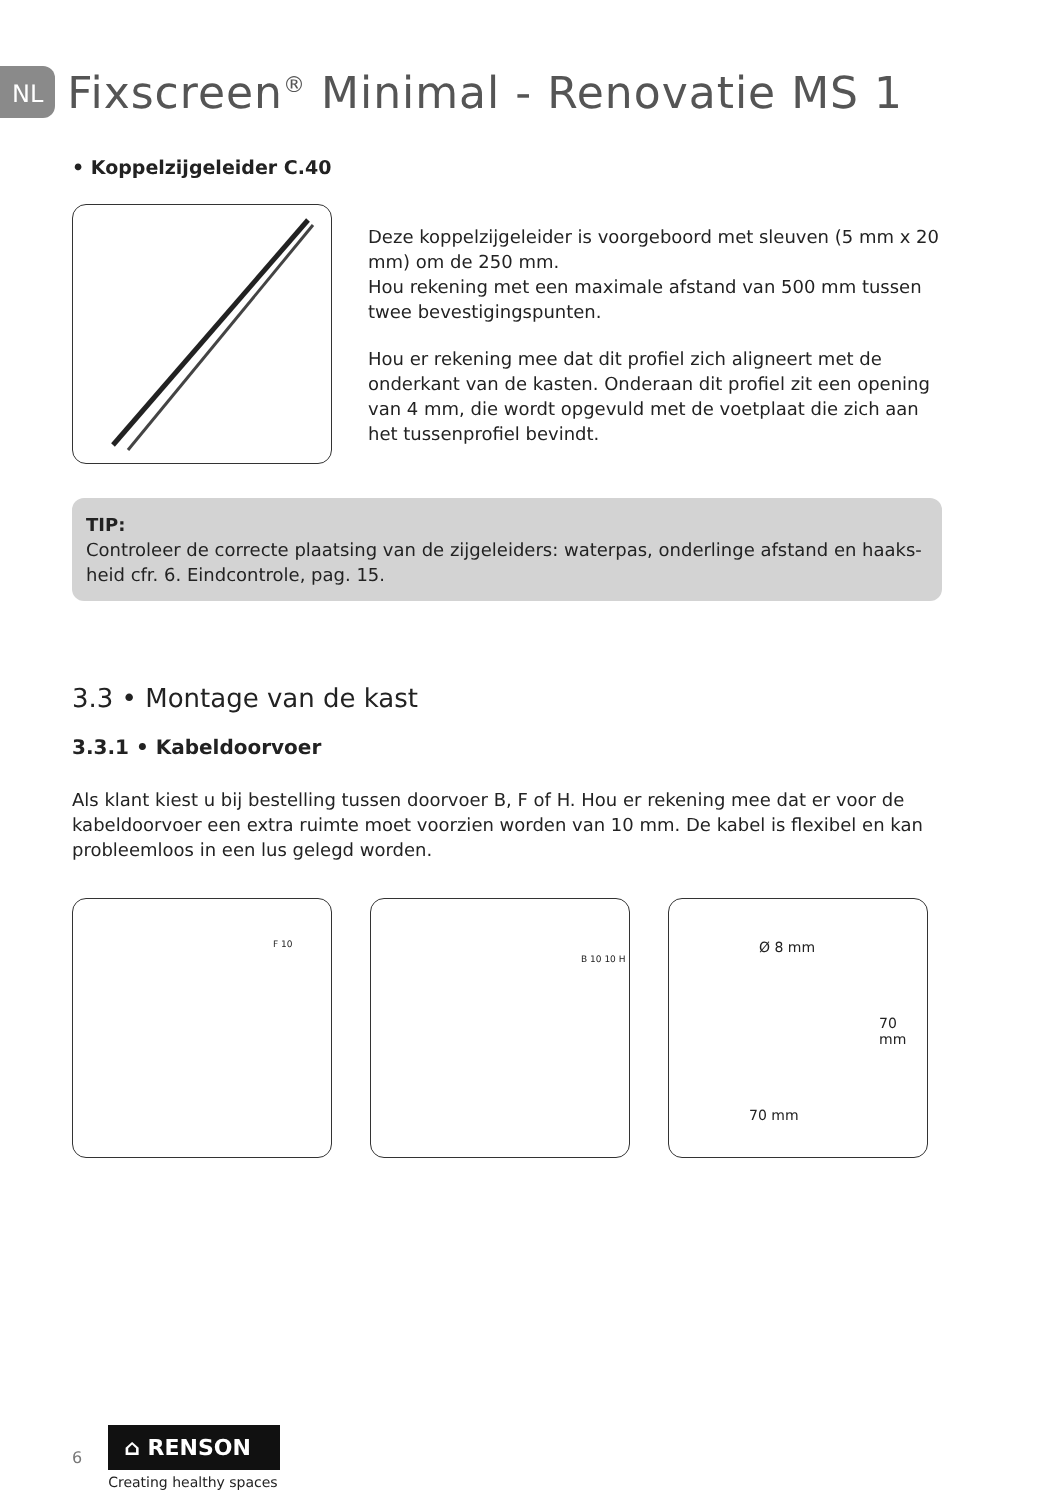NL Fixscreen<sup>®</sup> Minimal - Renovatie MS 1
• Koppelzijgeleider C.40
Deze koppelzijgeleider is voorgeboord met sleuven (5 mm x 20 mm) om de 250 mm.
Hou rekening met een maximale afstand van 500 mm tussen twee bevestigingspunten.
Hou er rekening mee dat dit profiel zich aligneert met de onderkant van de kasten. Onderaan dit profiel zit een opening van 4 mm, die wordt opgevuld met de voetplaat die zich aan het tussenprofiel bevindt.
TIP:
Controleer de correcte plaatsing van de zijgeleiders: waterpas, onderlinge afstand en haaks-heid cfr. 6. Eindcontrole, pag. 15.
3.3 • Montage van de kast
3.3.1 • Kabeldoorvoer
Als klant kiest u bij bestelling tussen doorvoer B, F of H. Hou er rekening mee dat er voor de kabeldoorvoer een extra ruimte moet voorzien worden van 10 mm. De kabel is flexibel en kan probleemloos in een lus gelegd worden.
F 10
B 10 10 H
Ø 8 mm
70 mm
70 mm
6
⌂ RENSON
Creating healthy spaces